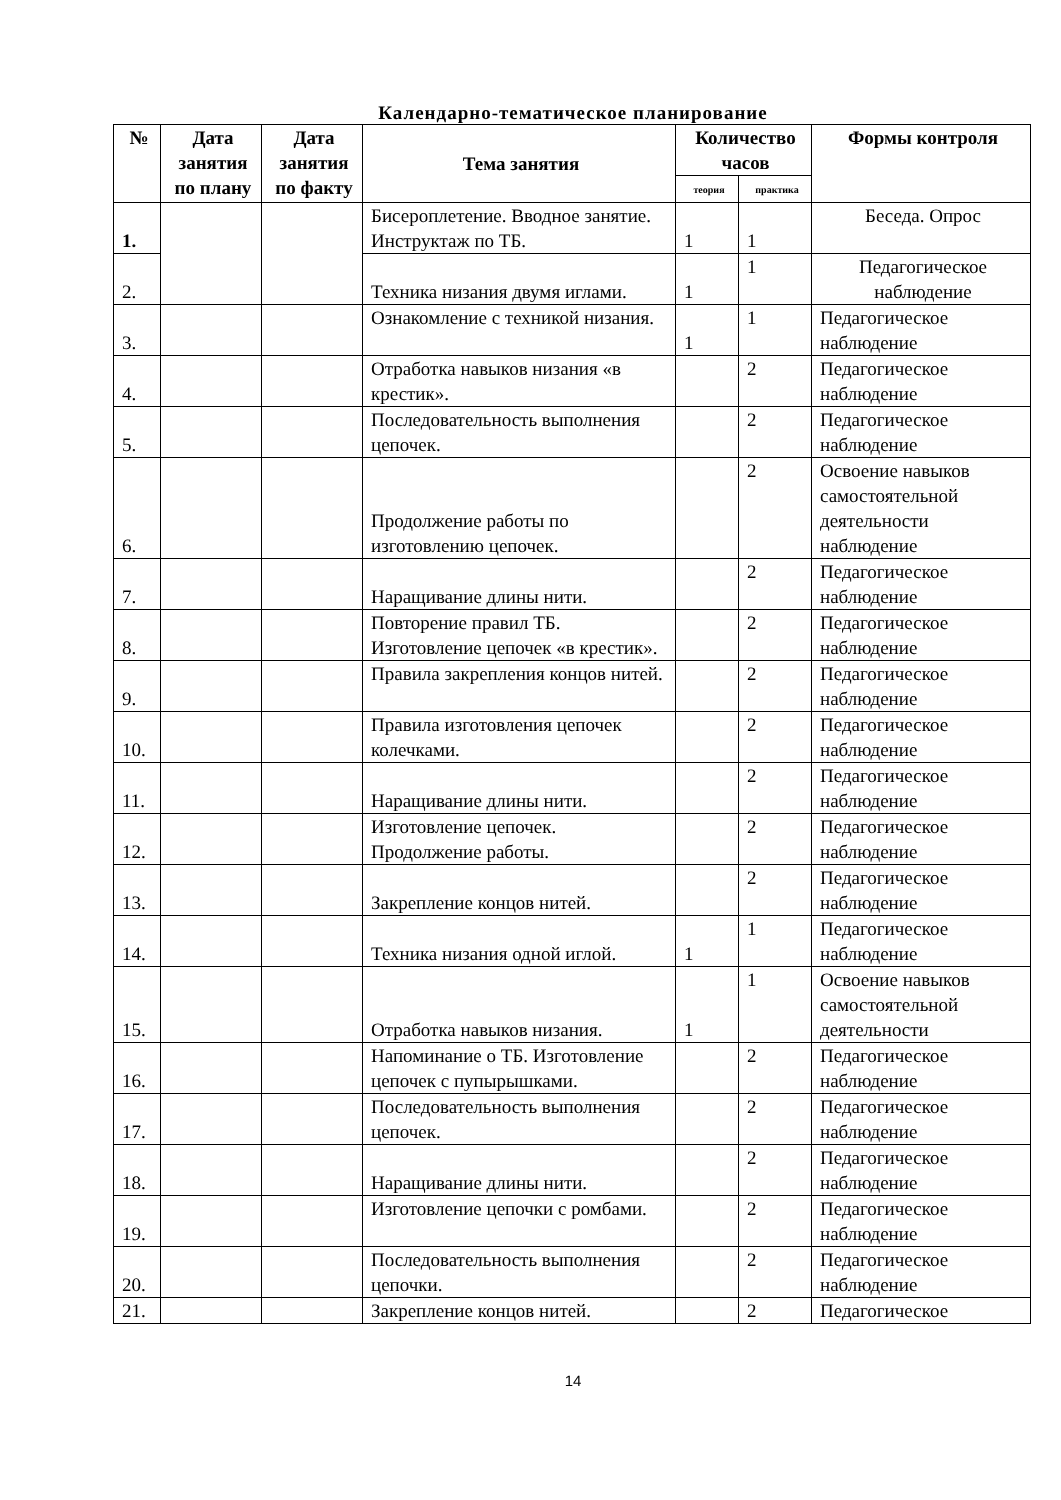Календарно-тематическое планирование
| № | Дата занятия по плану | Дата занятия по факту | Тема занятия | Количество часов | | Формы контроля |
| --- | --- | --- | --- | --- | --- | --- |
| | | | | теория | практика | |
| 1. | | | Бисероплетение. Вводное занятие. Инструктаж по ТБ. | 1 | 1 | Беседа. Опрос |
| 2. | | | Техника низания двумя иглами. | 1 | 1 | Педагогическое наблюдение |
| 3. | | | Ознакомление с техникой низания. | 1 | 1 | Педагогическое наблюдение |
| 4. | | | Отработка навыков низания «в крестик». | | 2 | Педагогическое наблюдение |
| 5. | | | Последовательность выполнения цепочек. | | 2 | Педагогическое наблюдение |
| 6. | | | Продолжение работы по изготовлению цепочек. | | 2 | Освоение навыков самостоятельной деятельности наблюдение |
| 7. | | | Наращивание длины нити. | | 2 | Педагогическое наблюдение |
| 8. | | | Повторение правил ТБ. Изготовление цепочек «в крестик». | | 2 | Педагогическое наблюдение |
| 9. | | | Правила закрепления концов нитей. | | 2 | Педагогическое наблюдение |
| 10. | | | Правила изготовления цепочек колечками. | | 2 | Педагогическое наблюдение |
| 11. | | | Наращивание длины нити. | | 2 | Педагогическое наблюдение |
| 12. | | | Изготовление цепочек. Продолжение работы. | | 2 | Педагогическое наблюдение |
| 13. | | | Закрепление концов нитей. | | 2 | Педагогическое наблюдение |
| 14. | | | Техника низания одной иглой. | 1 | 1 | Педагогическое наблюдение |
| 15. | | | Отработка навыков низания. | 1 | 1 | Освоение навыков самостоятельной деятельности |
| 16. | | | Напоминание о ТБ. Изготовление цепочек с пупырышками. | | 2 | Педагогическое наблюдение |
| 17. | | | Последовательность выполнения цепочек. | | 2 | Педагогическое наблюдение |
| 18. | | | Наращивание длины нити. | | 2 | Педагогическое наблюдение |
| 19. | | | Изготовление цепочки с ромбами. | | 2 | Педагогическое наблюдение |
| 20. | | | Последовательность выполнения цепочки. | | 2 | Педагогическое наблюдение |
| 21. | | | Закрепление концов нитей. | | 2 | Педагогическое |
14